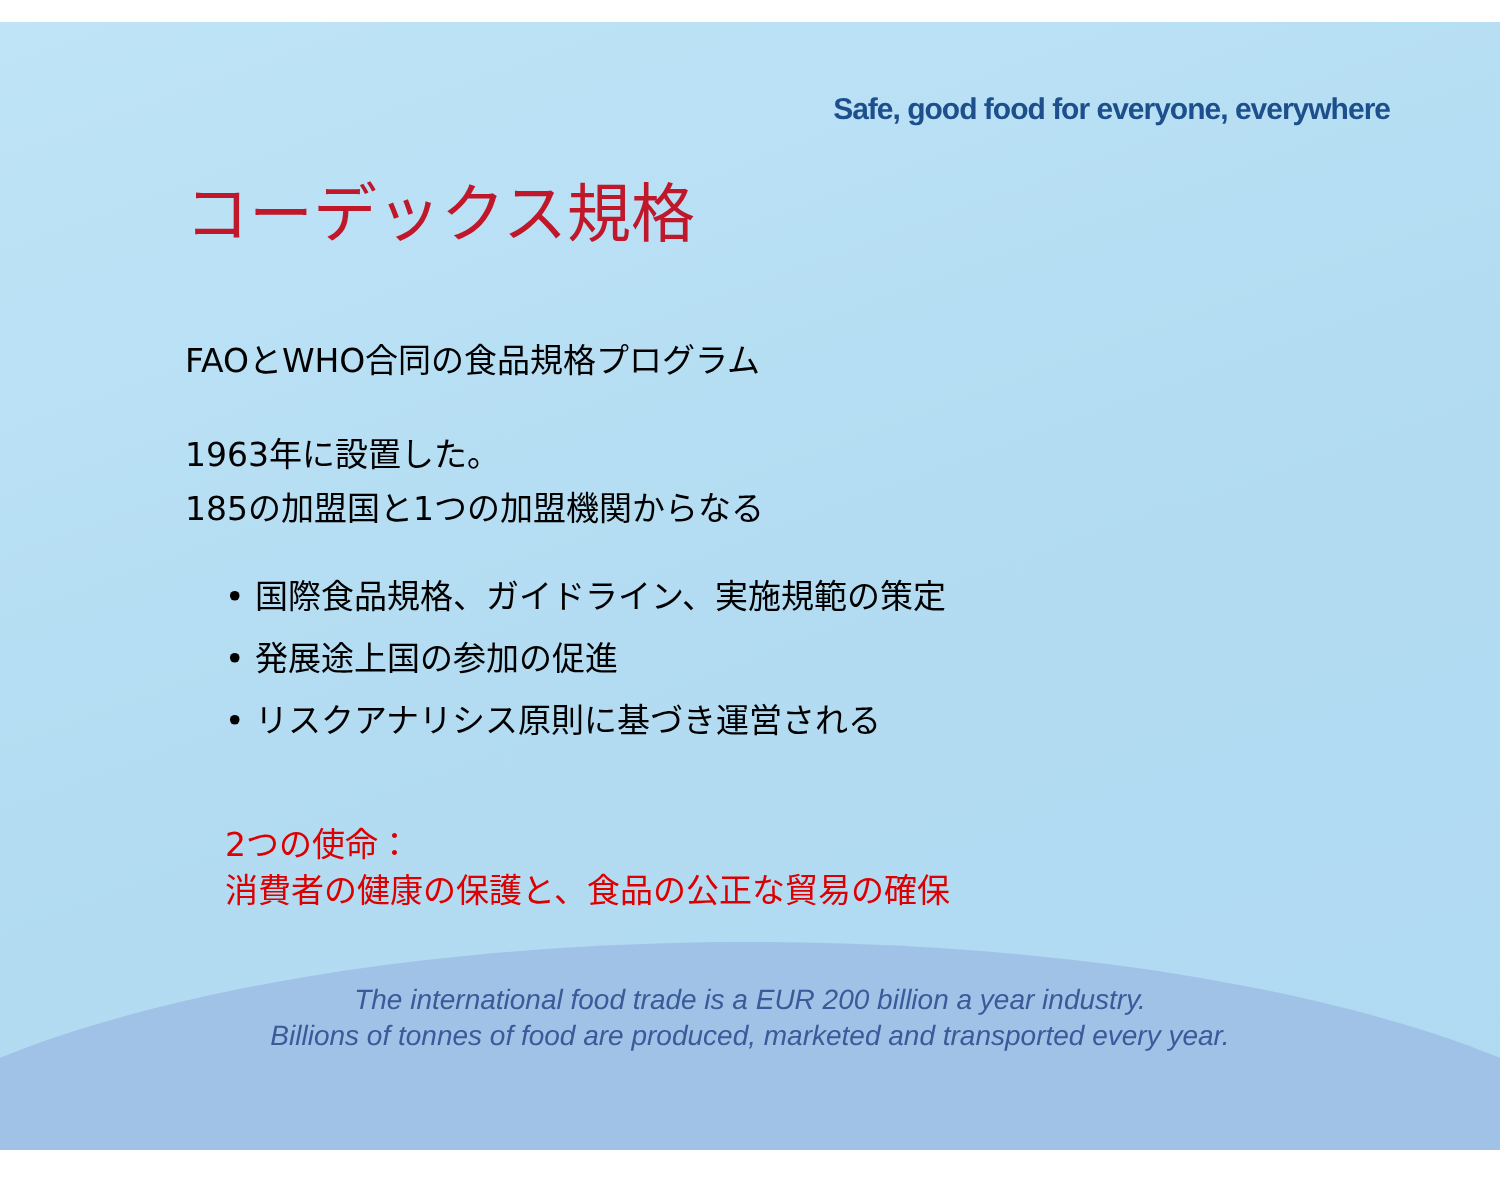Safe, good food for everyone, everywhere
コーデックス規格
FAOとWHO合同の食品規格プログラム
1963年に設置した。
185の加盟国と1つの加盟機関からなる
• 国際食品規格、ガイドライン、実施規範の策定
• 発展途上国の参加の促進
• リスクアナリシス原則に基づき運営される
2つの使命：
消費者の健康の保護と、食品の公正な貿易の確保
The international food trade is a EUR 200 billion a year industry.
Billions of tonnes of food are produced, marketed and transported every year.